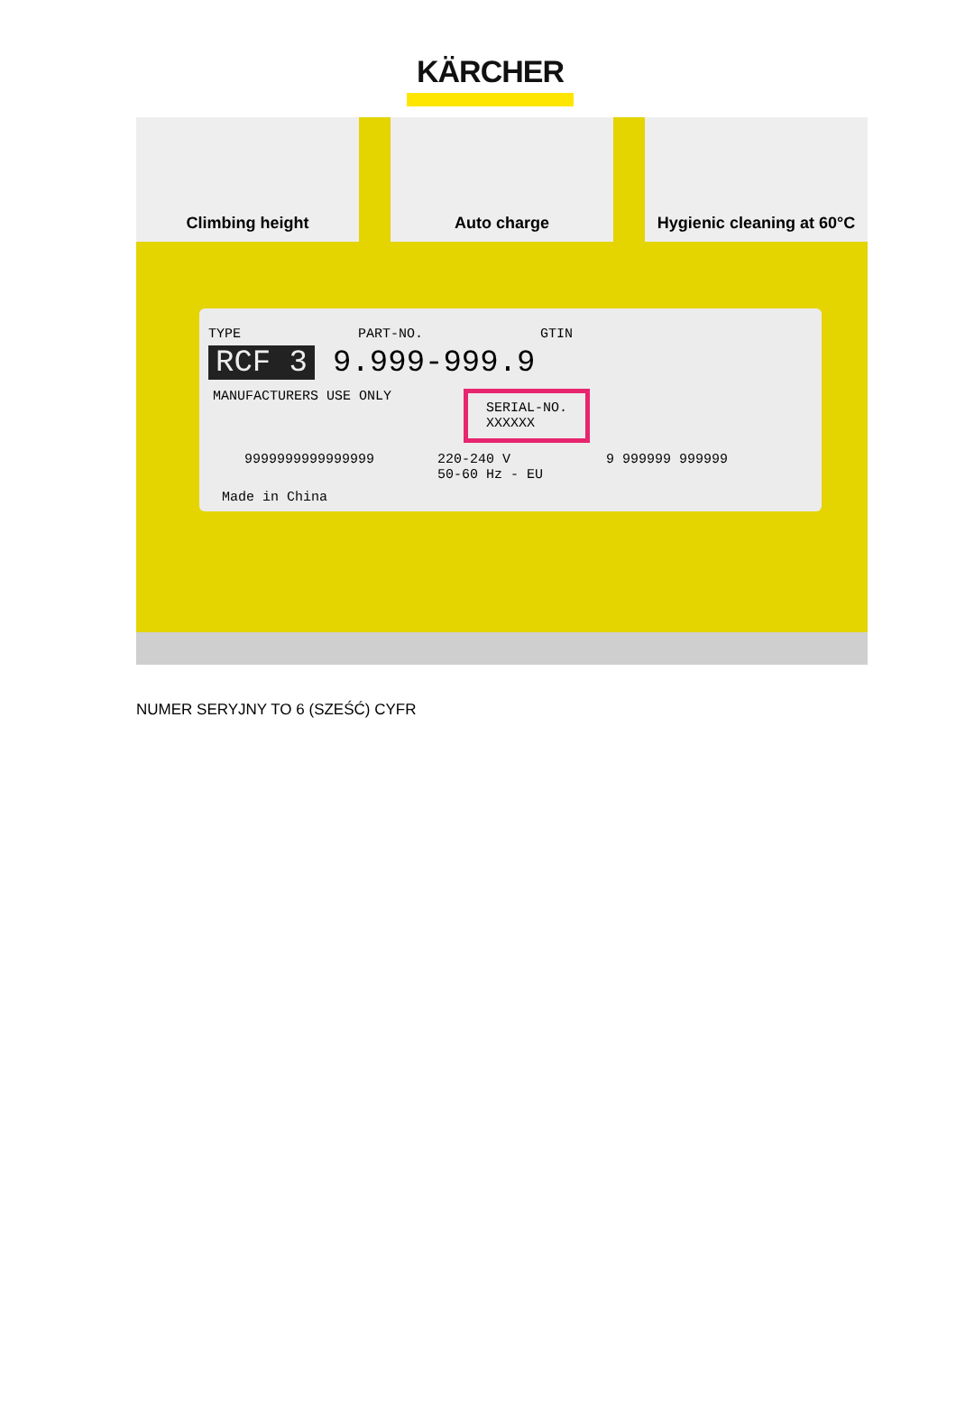KÄRCHER
Climbing height Auto charge Hygienic cleaning at 60°C
TYPE PART-NO. GTIN
RCF 3 9.999-999.9
MANUFACTURERS USE ONLY SERIAL-NO.
XXXXXX
9999999999999999 220-240 V
50-60 Hz - EU 9 999999 999999
Made in China
NUMER SERYJNY TO 6 (SZEŚĆ) CYFR